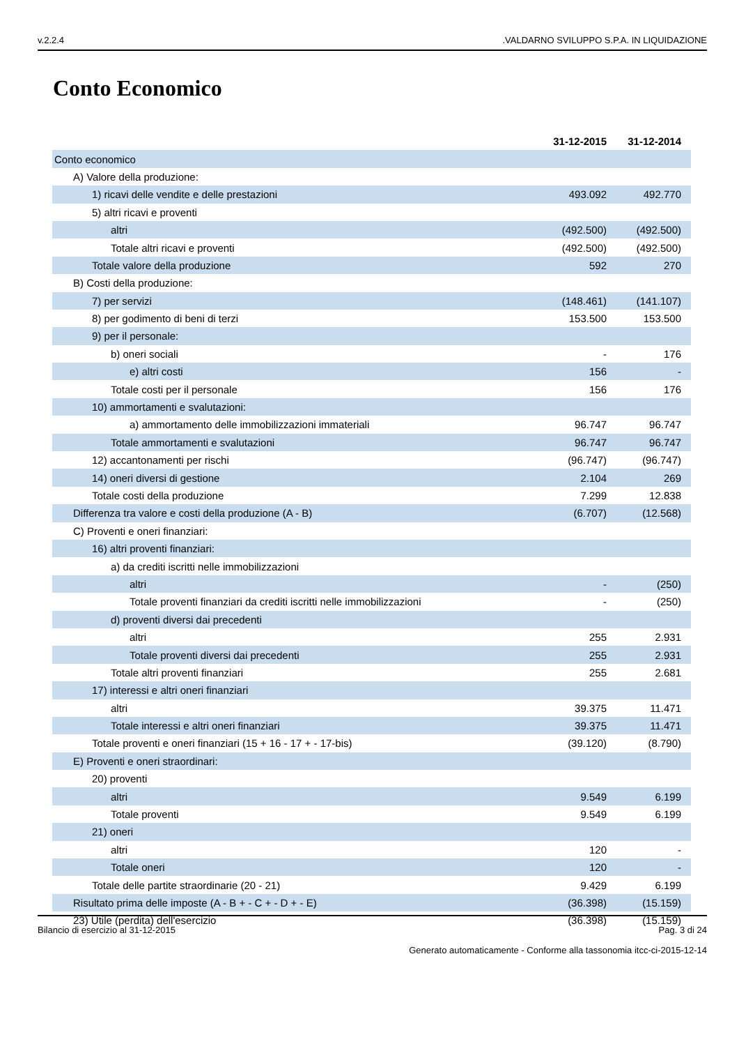v.2.2.4.VALDARNO SVILUPPO S.P.A. IN LIQUIDAZIONE
Conto Economico
| | 31-12-2015 | 31-12-2014 |
| Conto economico | | |
| A) Valore della produzione: | | |
| 1) ricavi delle vendite e delle prestazioni | 493.092 | 492.770 |
| 5) altri ricavi e proventi | | |
| altri | (492.500) | (492.500) |
| Totale altri ricavi e proventi | (492.500) | (492.500) |
| Totale valore della produzione | 592 | 270 |
| B) Costi della produzione: | | |
| 7) per servizi | (148.461) | (141.107) |
| 8) per godimento di beni di terzi | 153.500 | 153.500 |
| 9) per il personale: | | |
| b) oneri sociali | - | 176 |
| e) altri costi | 156 | - |
| Totale costi per il personale | 156 | 176 |
| 10) ammortamenti e svalutazioni: | | |
| a) ammortamento delle immobilizzazioni immateriali | 96.747 | 96.747 |
| Totale ammortamenti e svalutazioni | 96.747 | 96.747 |
| 12) accantonamenti per rischi | (96.747) | (96.747) |
| 14) oneri diversi di gestione | 2.104 | 269 |
| Totale costi della produzione | 7.299 | 12.838 |
| Differenza tra valore e costi della produzione (A - B) | (6.707) | (12.568) |
| C) Proventi e oneri finanziari: | | |
| 16) altri proventi finanziari: | | |
| a) da crediti iscritti nelle immobilizzazioni | | |
| altri | - | (250) |
| Totale proventi finanziari da crediti iscritti nelle immobilizzazioni | - | (250) |
| d) proventi diversi dai precedenti | | |
| altri | 255 | 2.931 |
| Totale proventi diversi dai precedenti | 255 | 2.931 |
| Totale altri proventi finanziari | 255 | 2.681 |
| 17) interessi e altri oneri finanziari | | |
| altri | 39.375 | 11.471 |
| Totale interessi e altri oneri finanziari | 39.375 | 11.471 |
| Totale proventi e oneri finanziari (15 + 16 - 17 + - 17-bis) | (39.120) | (8.790) |
| E) Proventi e oneri straordinari: | | |
| 20) proventi | | |
| altri | 9.549 | 6.199 |
| Totale proventi | 9.549 | 6.199 |
| 21) oneri | | |
| altri | 120 | - |
| Totale oneri | 120 | - |
| Totale delle partite straordinarie (20 - 21) | 9.429 | 6.199 |
| Risultato prima delle imposte (A - B + - C + - D + - E) | (36.398) | (15.159) |
| 23) Utile (perdita) dell'esercizio | (36.398) | (15.159) |
Bilancio di esercizio al 31-12-2015 Pag. 3 di 24
Generato automaticamente - Conforme alla tassonomia itcc-ci-2015-12-14